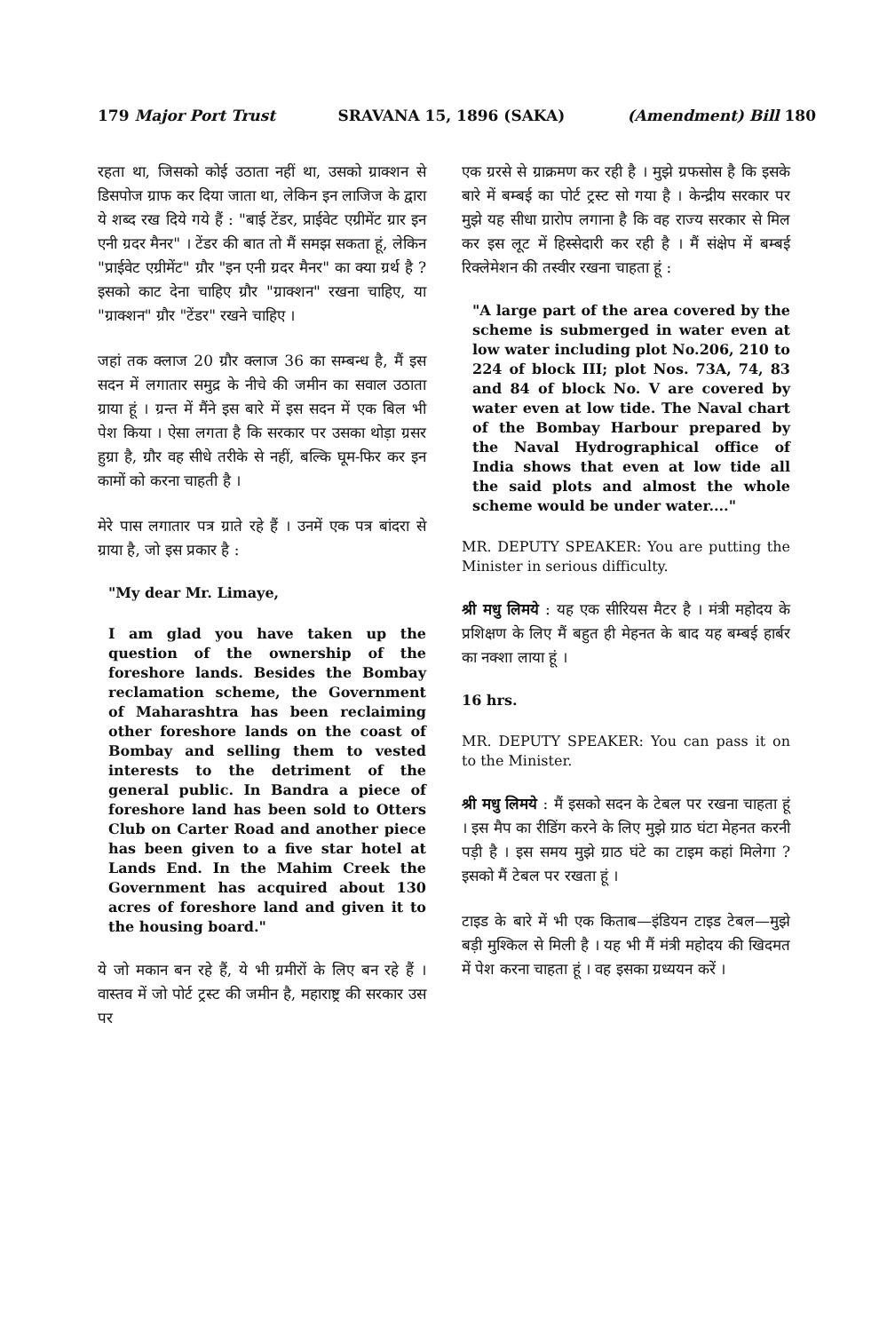179 Major Port Trust SRAVANA 15, 1896 (SAKA) (Amendment) Bill 180
रहता था, जिसको कोई उठाता नहीं था, उसको ग्राक्शन से डिसपोज ग्राफ कर दिया जाता था, लेकिन इन लाजिज के द्वारा ये शब्द रख दिये गये हैं : "बाई टेंडर, प्राईवेट एग्रीमेंट ग्रार इन एनी ग्रदर मैनर" । टेंडर की बात तो मैं समझ सकता हूं, लेकिन "प्राईवेट एग्रीमेंट" ग्रौर "इन एनी ग्रदर मैनर" का क्या ग्रर्थ है ? इसको काट देना चाहिए ग्रौर "ग्राक्शन" रखना चाहिए, या "ग्राक्शन" ग्रौर "टेंडर" रखने चाहिए ।
जहां तक क्लाज 20 ग्रौर क्लाज 36 का सम्बन्ध है, मैं इस सदन में लगातार समुद्र के नीचे की जमीन का सवाल उठाता ग्राया हूं । ग्रन्त में मैंने इस बारे में इस सदन में एक बिल भी पेश किया । ऐसा लगता है कि सरकार पर उसका थोड़ा ग्रसर हुग्रा है, ग्रौर वह सीधे तरीके से नहीं, बल्कि घूम-फिर कर इन कामों को करना चाहती है ।
मेरे पास लगातार पत्र ग्राते रहे हैं । उनमें एक पत्र बांदरा से ग्राया है, जो इस प्रकार है :
"My dear Mr. Limaye,
I am glad you have taken up the question of the ownership of the foreshore lands. Besides the Bombay reclamation scheme, the Government of Maharashtra has been reclaiming other foreshore lands on the coast of Bombay and selling them to vested interests to the detriment of the general public. In Bandra a piece of foreshore land has been sold to Otters Club on Carter Road and another piece has been given to a five star hotel at Lands End. In the Mahim Creek the Government has acquired about 130 acres of foreshore land and given it to the housing board."
ये जो मकान बन रहे हैं, ये भी ग्रमीरों के लिए बन रहे हैं । वास्तव में जो पोर्ट ट्रस्ट की जमीन है, महाराष्ट्र की सरकार उस पर
एक ग्ररसे से ग्राक्रमण कर रही है । मुझे ग्रफसोस है कि इसके बारे में बम्बई का पोर्ट ट्रस्ट सो गया है । केन्द्रीय सरकार पर मुझे यह सीधा ग्रारोप लगाना है कि वह राज्य सरकार से मिल कर इस लूट में हिस्सेदारी कर रही है । मैं संक्षेप में बम्बई रिक्लेमेशन की तस्वीर रखना चाहता हूं :
"A large part of the area covered by the scheme is submerged in water even at low water including plot No.206, 210 to 224 of block III; plot Nos. 73A, 74, 83 and 84 of block No. V are covered by water even at low tide. The Naval chart of the Bombay Harbour prepared by the Naval Hydrographical office of India shows that even at low tide all the said plots and almost the whole scheme would be under water...."
MR. DEPUTY SPEAKER: You are putting the Minister in serious difficulty.
श्री मधु लिमये : यह एक सीरियस मैटर है । मंत्री महोदय के प्रशिक्षण के लिए मैं बहुत ही मेहनत के बाद यह बम्बई हार्बर का नक्शा लाया हूं ।
16 hrs.
MR. DEPUTY SPEAKER: You can pass it on to the Minister.
श्री मधु लिमये : मैं इसको सदन के टेबल पर रखना चाहता हूं । इस मैप का रीडिंग करने के लिए मुझे ग्राठ घंटा मेहनत करनी पड़ी है । इस समय मुझे ग्राठ घंटे का टाइम कहां मिलेगा ? इसको मैं टेबल पर रखता हूं ।
टाइड के बारे में भी एक किताब—इंडियन टाइड टेबल—मुझे बड़ी मुश्किल से मिली है । यह भी मैं मंत्री महोदय की खिदमत में पेश करना चाहता हूं । वह इसका ग्रध्ययन करें ।